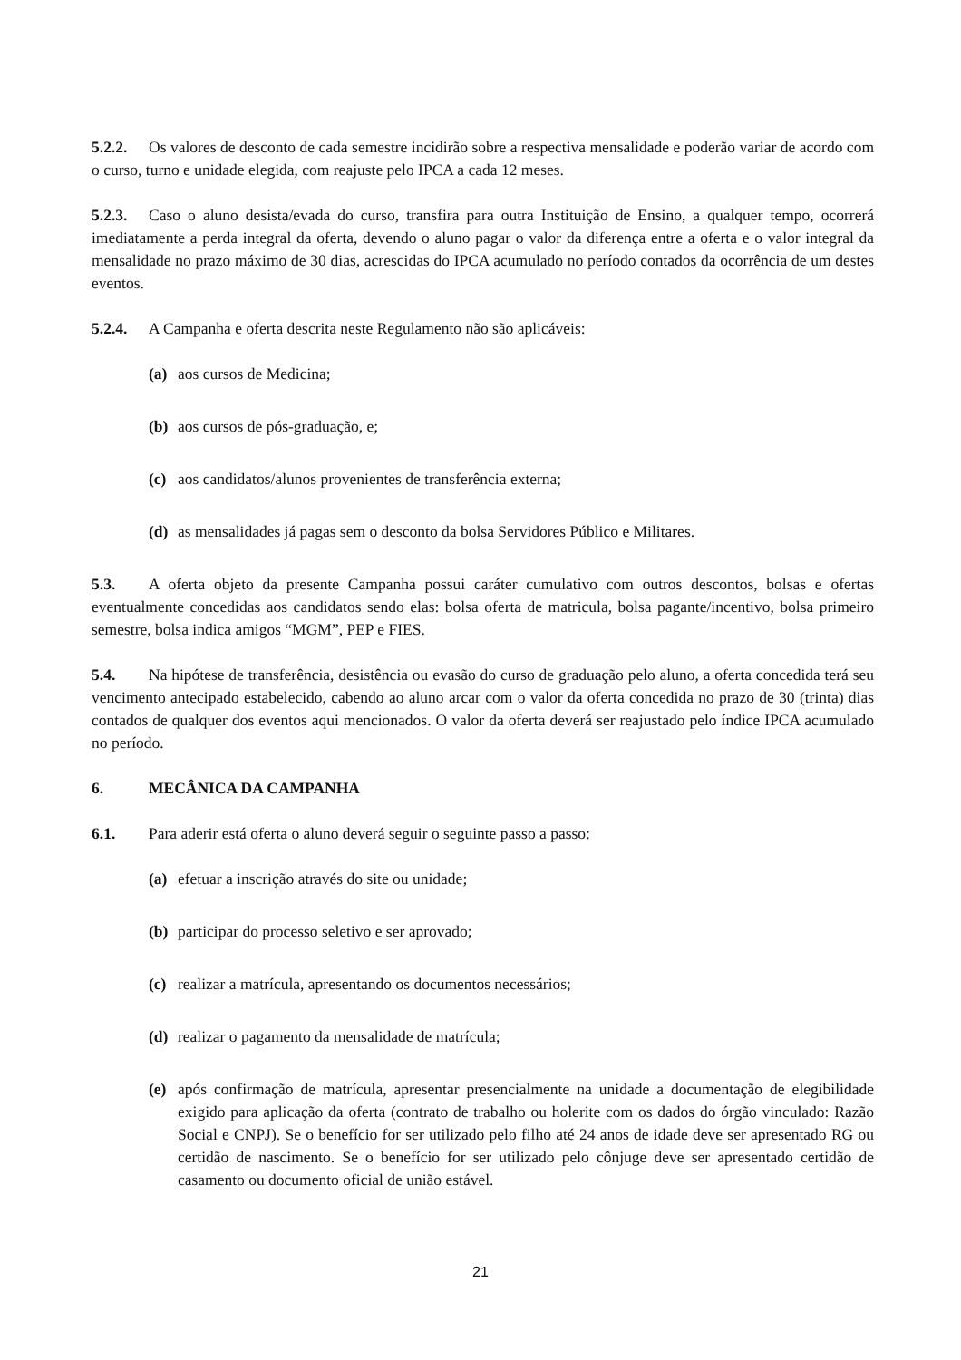5.2.2. Os valores de desconto de cada semestre incidirão sobre a respectiva mensalidade e poderão variar de acordo com o curso, turno e unidade elegida, com reajuste pelo IPCA a cada 12 meses.
5.2.3. Caso o aluno desista/evada do curso, transfira para outra Instituição de Ensino, a qualquer tempo, ocorrerá imediatamente a perda integral da oferta, devendo o aluno pagar o valor da diferença entre a oferta e o valor integral da mensalidade no prazo máximo de 30 dias, acrescidas do IPCA acumulado no período contados da ocorrência de um destes eventos.
5.2.4. A Campanha e oferta descrita neste Regulamento não são aplicáveis:
(a) aos cursos de Medicina;
(b) aos cursos de pós-graduação, e;
(c) aos candidatos/alunos provenientes de transferência externa;
(d) as mensalidades já pagas sem o desconto da bolsa Servidores Público e Militares.
5.3. A oferta objeto da presente Campanha possui caráter cumulativo com outros descontos, bolsas e ofertas eventualmente concedidas aos candidatos sendo elas: bolsa oferta de matricula, bolsa pagante/incentivo, bolsa primeiro semestre, bolsa indica amigos “MGM”, PEP e FIES.
5.4. Na hipótese de transferência, desistência ou evasão do curso de graduação pelo aluno, a oferta concedida terá seu vencimento antecipado estabelecido, cabendo ao aluno arcar com o valor da oferta concedida no prazo de 30 (trinta) dias contados de qualquer dos eventos aqui mencionados. O valor da oferta deverá ser reajustado pelo índice IPCA acumulado no período.
6. MECÂNICA DA CAMPANHA
6.1. Para aderir está oferta o aluno deverá seguir o seguinte passo a passo:
(a) efetuar a inscrição através do site ou unidade;
(b) participar do processo seletivo e ser aprovado;
(c) realizar a matrícula, apresentando os documentos necessários;
(d) realizar o pagamento da mensalidade de matrícula;
(e) após confirmação de matrícula, apresentar presencialmente na unidade a documentação de elegibilidade exigido para aplicação da oferta (contrato de trabalho ou holerite com os dados do órgão vinculado: Razão Social e CNPJ). Se o benefício for ser utilizado pelo filho até 24 anos de idade deve ser apresentado RG ou certidão de nascimento. Se o benefício for ser utilizado pelo cônjuge deve ser apresentado certidão de casamento ou documento oficial de união estável.
21